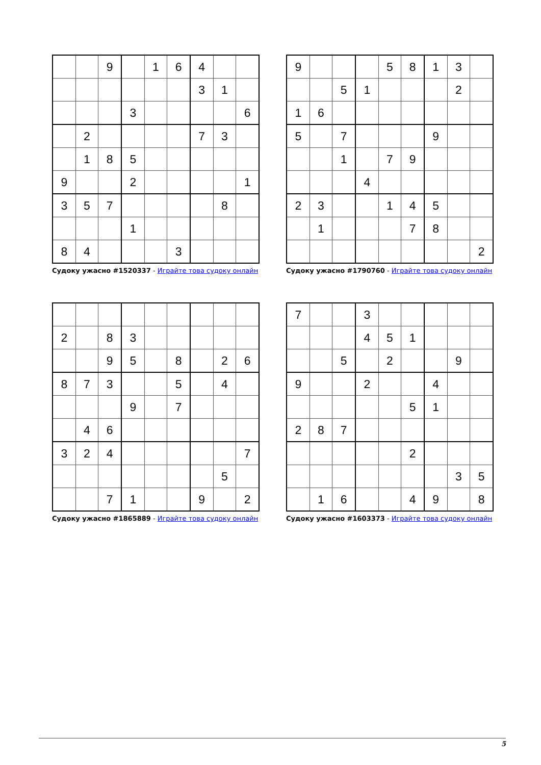| | | 9 | | 1 | 6 | 4 | | |
| | | | | | | 3 | 1 | |
| | | | 3 | | | | | 6 |
| | 2 | | | | | 7 | 3 | |
| | 1 | 8 | 5 | | | | | |
| 9 | | | 2 | | | | | 1 |
| 3 | 5 | 7 | | | | | 8 | |
| | | | 1 | | | | | |
| 8 | 4 | | | | 3 | | | |
Судоку ужасно #1520337 - Играйте това судоку онлайн
| 9 | | | | 5 | 8 | 1 | 3 | |
| | | 5 | 1 | | | | 2 | |
| 1 | 6 | | | | | | | |
| 5 | | 7 | | | | 9 | | |
| | | 1 | | 7 | 9 | | | |
| | | | 4 | | | | | |
| 2 | 3 | | | 1 | 4 | 5 | | |
| | 1 | | | | 7 | 8 | | |
| | | | | | | | | 2 |
Судоку ужасно #1790760 - Играйте това судоку онлайн
| 2 | | 8 | 3 | | | | | |
| | | 9 | 5 | | 8 | | 2 | 6 |
| 8 | 7 | 3 | | | 5 | | 4 | |
| | | | 9 | | 7 | | | |
| | 4 | 6 | | | | | | |
| 3 | 2 | 4 | | | | | | 7 |
| | | | | | | | 5 | |
| | | 7 | 1 | | | 9 | | 2 |
Судоку ужасно #1865889 - Играйте това судоку онлайн
| 7 | | | 3 | | | | | |
| | | | 4 | 5 | 1 | | | |
| | | 5 | | 2 | | | 9 | |
| 9 | | | 2 | | | 4 | | |
| | | | | | 5 | 1 | | |
| 2 | 8 | 7 | | | | | | |
| | | | | | 2 | | | |
| | | | | | | | 3 | 5 |
| | 1 | 6 | | | 4 | 9 | | 8 |
Судоку ужасно #1603373 - Играйте това судоку онлайн
5